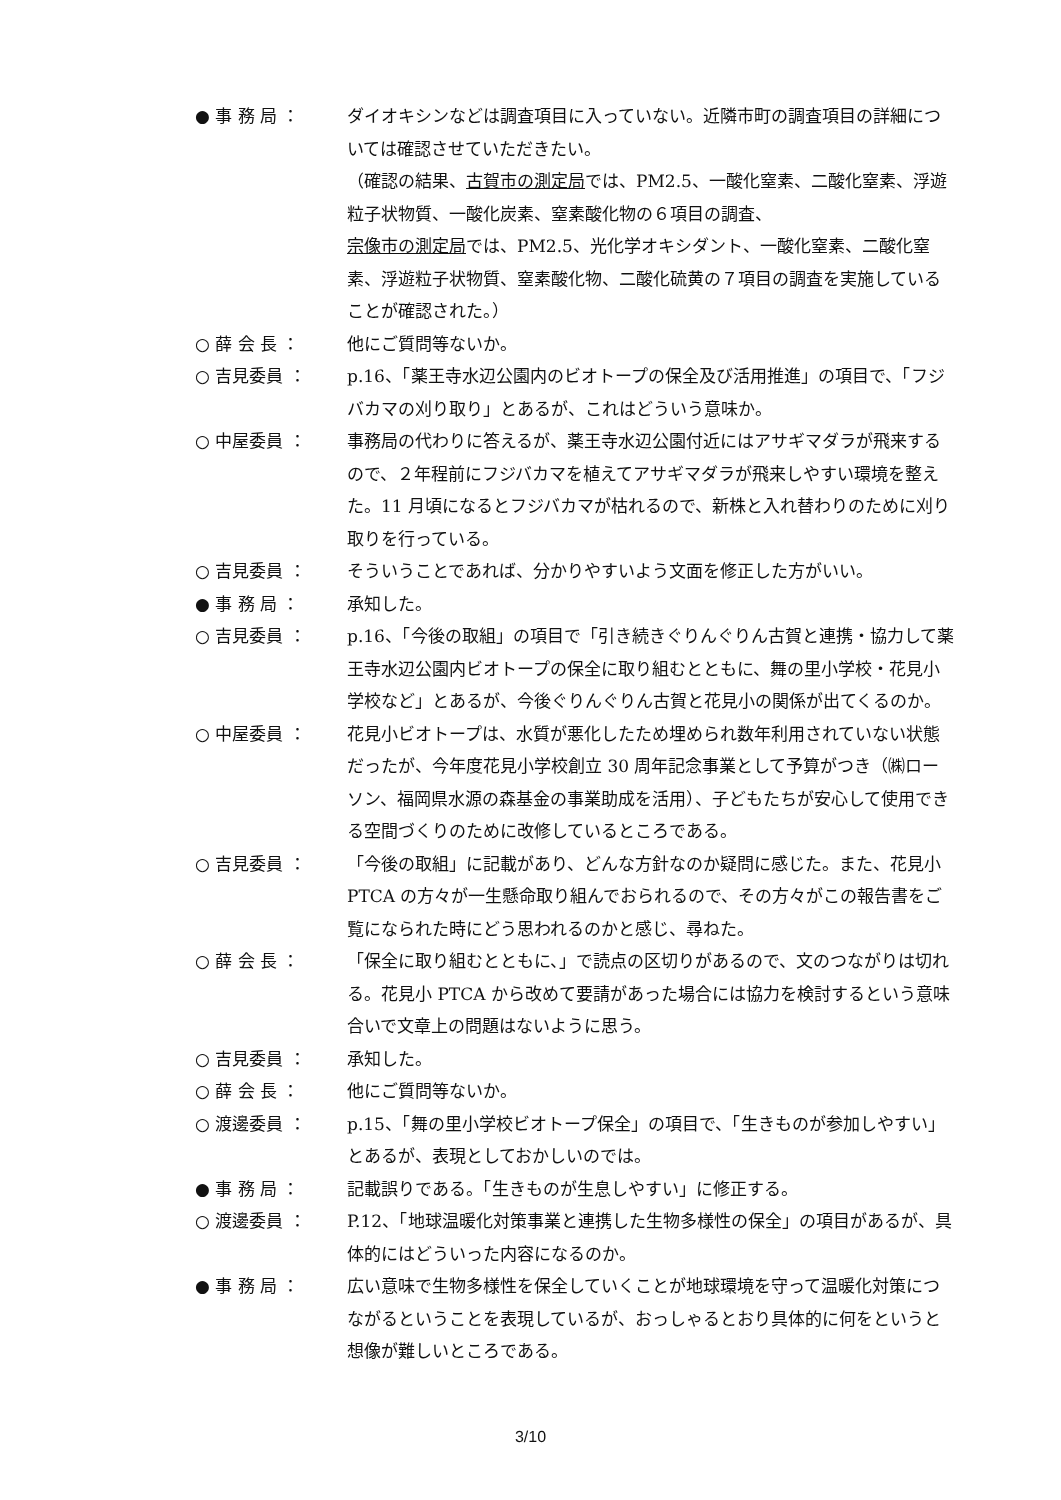● 事 務 局 ：
ダイオキシンなどは調査項目に入っていない。近隣市町の調査項目の詳細については確認させていただきたい。
（確認の結果、古賀市の測定局では、PM2.5、一酸化窒素、二酸化窒素、浮遊粒子状物質、一酸化炭素、窒素酸化物の６項目の調査、
宗像市の測定局では、PM2.5、光化学オキシダント、一酸化窒素、二酸化窒素、浮遊粒子状物質、窒素酸化物、二酸化硫黄の７項目の調査を実施していることが確認された。）
○ 薛 会 長 ：
他にご質問等ないか。
○ 吉見委員 ：
p.16、「薬王寺水辺公園内のビオトープの保全及び活用推進」の項目で、「フジバカマの刈り取り」とあるが、これはどういう意味か。
○ 中屋委員 ：
事務局の代わりに答えるが、薬王寺水辺公園付近にはアサギマダラが飛来するので、２年程前にフジバカマを植えてアサギマダラが飛来しやすい環境を整えた。11 月頃になるとフジバカマが枯れるので、新株と入れ替わりのために刈り取りを行っている。
○ 吉見委員 ：
そういうことであれば、分かりやすいよう文面を修正した方がいい。
● 事 務 局 ：
承知した。
○ 吉見委員 ：
p.16、「今後の取組」の項目で「引き続きぐりんぐりん古賀と連携・協力して薬王寺水辺公園内ビオトープの保全に取り組むとともに、舞の里小学校・花見小学校など」とあるが、今後ぐりんぐりん古賀と花見小の関係が出てくるのか。
○ 中屋委員 ：
花見小ビオトープは、水質が悪化したため埋められ数年利用されていない状態だったが、今年度花見小学校創立 30 周年記念事業として予算がつき（㈱ローソン、福岡県水源の森基金の事業助成を活用）、子どもたちが安心して使用できる空間づくりのために改修しているところである。
○ 吉見委員 ：
「今後の取組」に記載があり、どんな方針なのか疑問に感じた。また、花見小 PTCA の方々が一生懸命取り組んでおられるので、その方々がこの報告書をご覧になられた時にどう思われるのかと感じ、尋ねた。
○ 薛 会 長 ：
「保全に取り組むとともに、」で読点の区切りがあるので、文のつながりは切れる。花見小 PTCA から改めて要請があった場合には協力を検討するという意味合いで文章上の問題はないように思う。
○ 吉見委員 ：
承知した。
○ 薛 会 長 ：
他にご質問等ないか。
○ 渡邊委員 ：
p.15、「舞の里小学校ビオトープ保全」の項目で、「生きものが参加しやすい」とあるが、表現としておかしいのでは。
● 事 務 局 ：
記載誤りである。「生きものが生息しやすい」に修正する。
○ 渡邊委員 ：
P.12、「地球温暖化対策事業と連携した生物多様性の保全」の項目があるが、具体的にはどういった内容になるのか。
● 事 務 局 ：
広い意味で生物多様性を保全していくことが地球環境を守って温暖化対策につながるということを表現しているが、おっしゃるとおり具体的に何をというと想像が難しいところである。
3/10